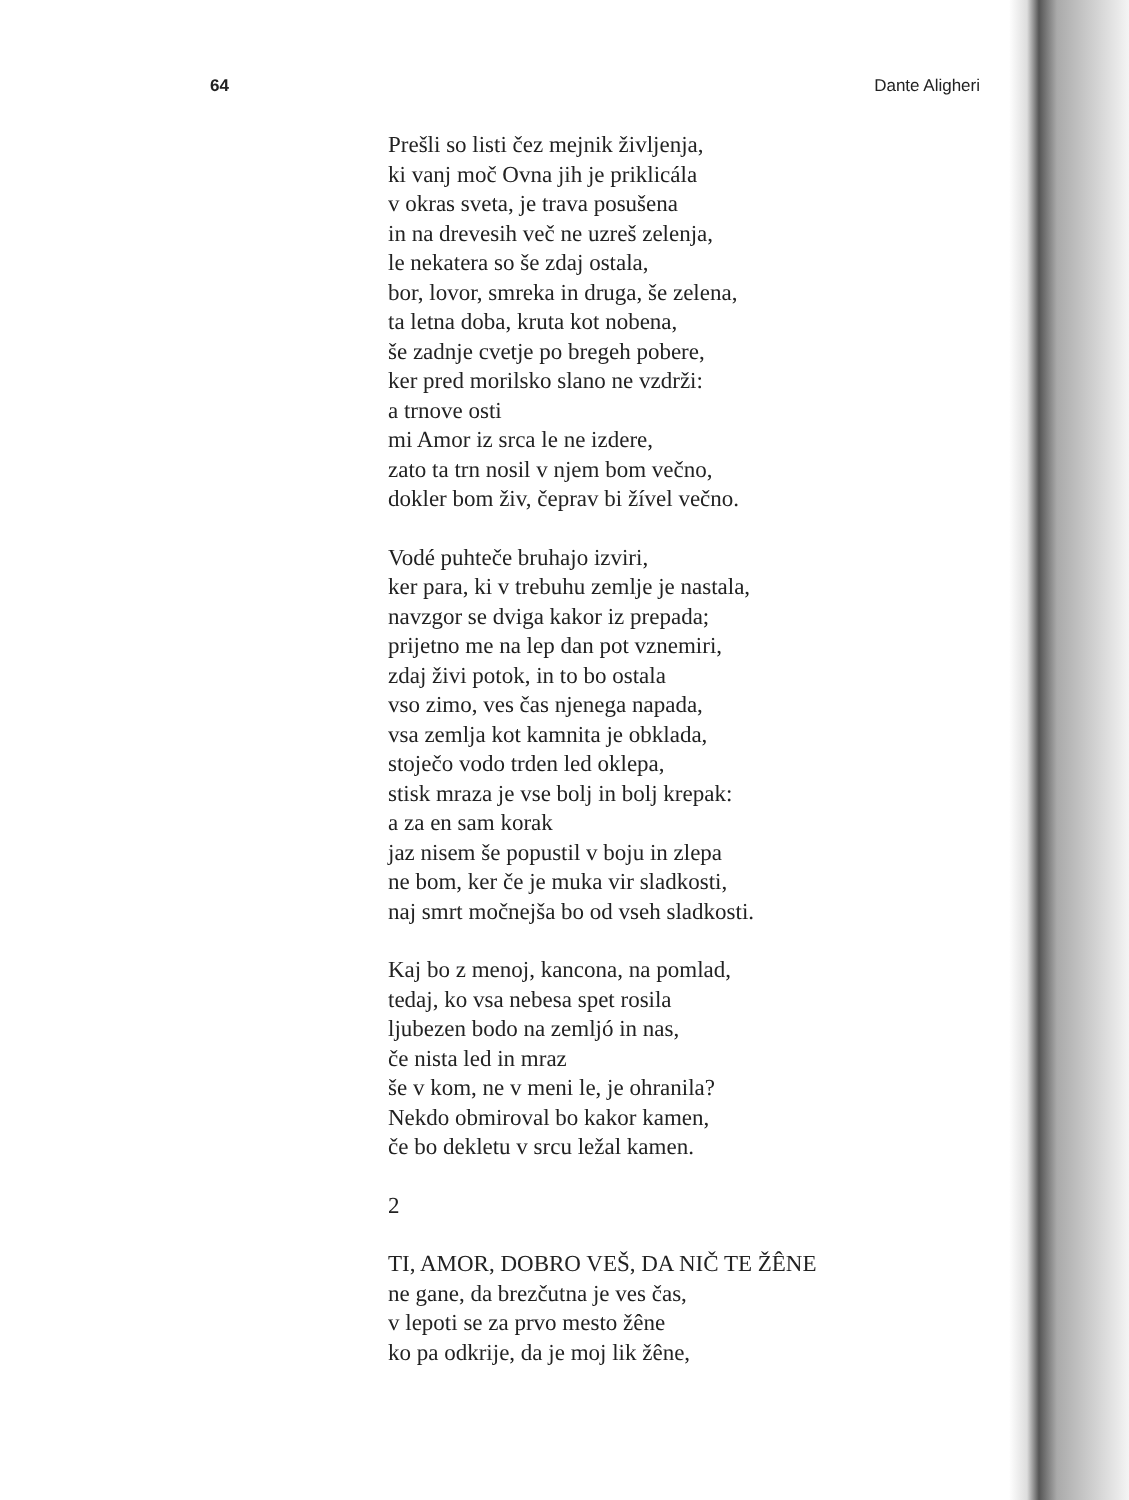64 Dante Aligheri
Prešli so listi čez mejnik življenja,
ki vanj moč Ovna jih je priklicála
v okras sveta, je trava posušena
in na drevesih več ne uzreš zelenja,
le nekatera so še zdaj ostala,
bor, lovor, smreka in druga, še zelena,
ta letna doba, kruta kot nobena,
še zadnje cvetje po bregeh pobere,
ker pred morilsko slano ne vzdrži:
a trnove osti
mi Amor iz srca le ne izdere,
zato ta trn nosil v njem bom večno,
dokler bom živ, čeprav bi žível večno.
Vodé puhteče bruhajo izviri,
ker para, ki v trebuhu zemlje je nastala,
navzgor se dviga kakor iz prepada;
prijetno me na lep dan pot vznemiri,
zdaj živi potok, in to bo ostala
vso zimo, ves čas njenega napada,
vsa zemlja kot kamnita je obklada,
stoječo vodo trden led oklepa,
stisk mraza je vse bolj in bolj krepak:
a za en sam korak
jaz nisem še popustil v boju in zlepa
ne bom, ker če je muka vir sladkosti,
naj smrt močnejša bo od vseh sladkosti.
Kaj bo z menoj, kancona, na pomlad,
tedaj, ko vsa nebesa spet rosila
ljubezen bodo na zemljó in nas,
če nista led in mraz
še v kom, ne v meni le, je ohranila?
Nekdo obmiroval bo kakor kamen,
če bo dekletu v srcu ležal kamen.
2
TI, AMOR, DOBRO VEŠ, DA NIČ TE ŽÊNE
ne gane, da brezčutna je ves čas,
v lepoti se za prvo mesto žêne
ko pa odkrije, da je moj lik žêne,